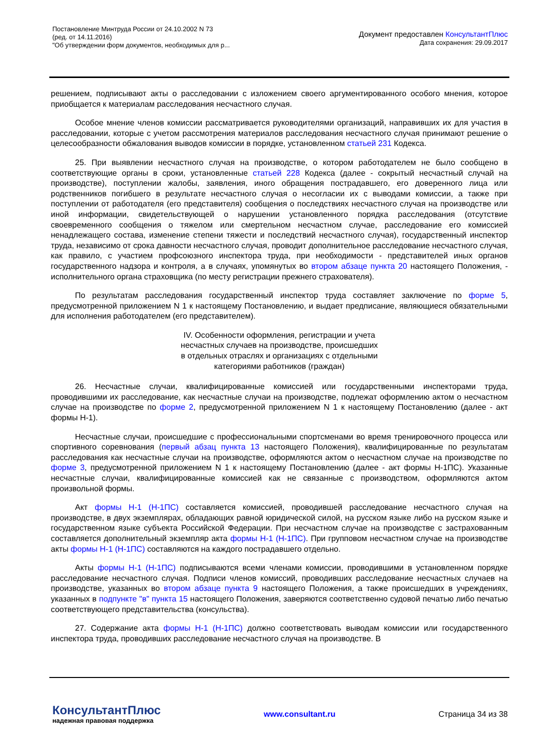Постановление Минтруда России от 24.10.2002 N 73
(ред. от 14.11.2016)
"Об утверждении форм документов, необходимых для р...
Документ предоставлен КонсультантПлюс
Дата сохранения: 29.09.2017
решением, подписывают акты о расследовании с изложением своего аргументированного особого мнения, которое приобщается к материалам расследования несчастного случая.
Особое мнение членов комиссии рассматривается руководителями организаций, направивших их для участия в расследовании, которые с учетом рассмотрения материалов расследования несчастного случая принимают решение о целесообразности обжалования выводов комиссии в порядке, установленном статьей 231 Кодекса.
25. При выявлении несчастного случая на производстве, о котором работодателем не было сообщено в соответствующие органы в сроки, установленные статьей 228 Кодекса (далее - сокрытый несчастный случай на производстве), поступлении жалобы, заявления, иного обращения пострадавшего, его доверенного лица или родственников погибшего в результате несчастного случая о несогласии их с выводами комиссии, а также при поступлении от работодателя (его представителя) сообщения о последствиях несчастного случая на производстве или иной информации, свидетельствующей о нарушении установленного порядка расследования (отсутствие своевременного сообщения о тяжелом или смертельном несчастном случае, расследование его комиссией ненадлежащего состава, изменение степени тяжести и последствий несчастного случая), государственный инспектор труда, независимо от срока давности несчастного случая, проводит дополнительное расследование несчастного случая, как правило, с участием профсоюзного инспектора труда, при необходимости - представителей иных органов государственного надзора и контроля, а в случаях, упомянутых во втором абзаце пункта 20 настоящего Положения, - исполнительного органа страховщика (по месту регистрации прежнего страхователя).
По результатам расследования государственный инспектор труда составляет заключение по форме 5, предусмотренной приложением N 1 к настоящему Постановлению, и выдает предписание, являющиеся обязательными для исполнения работодателем (его представителем).
IV. Особенности оформления, регистрации и учета
несчастных случаев на производстве, происшедших
в отдельных отраслях и организациях с отдельными
категориями работников (граждан)
26. Несчастные случаи, квалифицированные комиссией или государственными инспекторами труда, проводившими их расследование, как несчастные случаи на производстве, подлежат оформлению актом о несчастном случае на производстве по форме 2, предусмотренной приложением N 1 к настоящему Постановлению (далее - акт формы Н-1).
Несчастные случаи, происшедшие с профессиональными спортсменами во время тренировочного процесса или спортивного соревнования (первый абзац пункта 13 настоящего Положения), квалифицированные по результатам расследования как несчастные случаи на производстве, оформляются актом о несчастном случае на производстве по форме 3, предусмотренной приложением N 1 к настоящему Постановлению (далее - акт формы Н-1ПС). Указанные несчастные случаи, квалифицированные комиссией как не связанные с производством, оформляются актом произвольной формы.
Акт формы Н-1 (Н-1ПС) составляется комиссией, проводившей расследование несчастного случая на производстве, в двух экземплярах, обладающих равной юридической силой, на русском языке либо на русском языке и государственном языке субъекта Российской Федерации. При несчастном случае на производстве с застрахованным составляется дополнительный экземпляр акта формы Н-1 (Н-1ПС). При групповом несчастном случае на производстве акты формы Н-1 (Н-1ПС) составляются на каждого пострадавшего отдельно.
Акты формы Н-1 (Н-1ПС) подписываются всеми членами комиссии, проводившими в установленном порядке расследование несчастного случая. Подписи членов комиссий, проводивших расследование несчастных случаев на производстве, указанных во втором абзаце пункта 9 настоящего Положения, а также происшедших в учреждениях, указанных в подпункте "в" пункта 15 настоящего Положения, заверяются соответственно судовой печатью либо печатью соответствующего представительства (консульства).
27. Содержание акта формы Н-1 (Н-1ПС) должно соответствовать выводам комиссии или государственного инспектора труда, проводивших расследование несчастного случая на производстве. В
КонсультантПлюс
надежная правовая поддержка
www.consultant.ru Страница 34 из 38